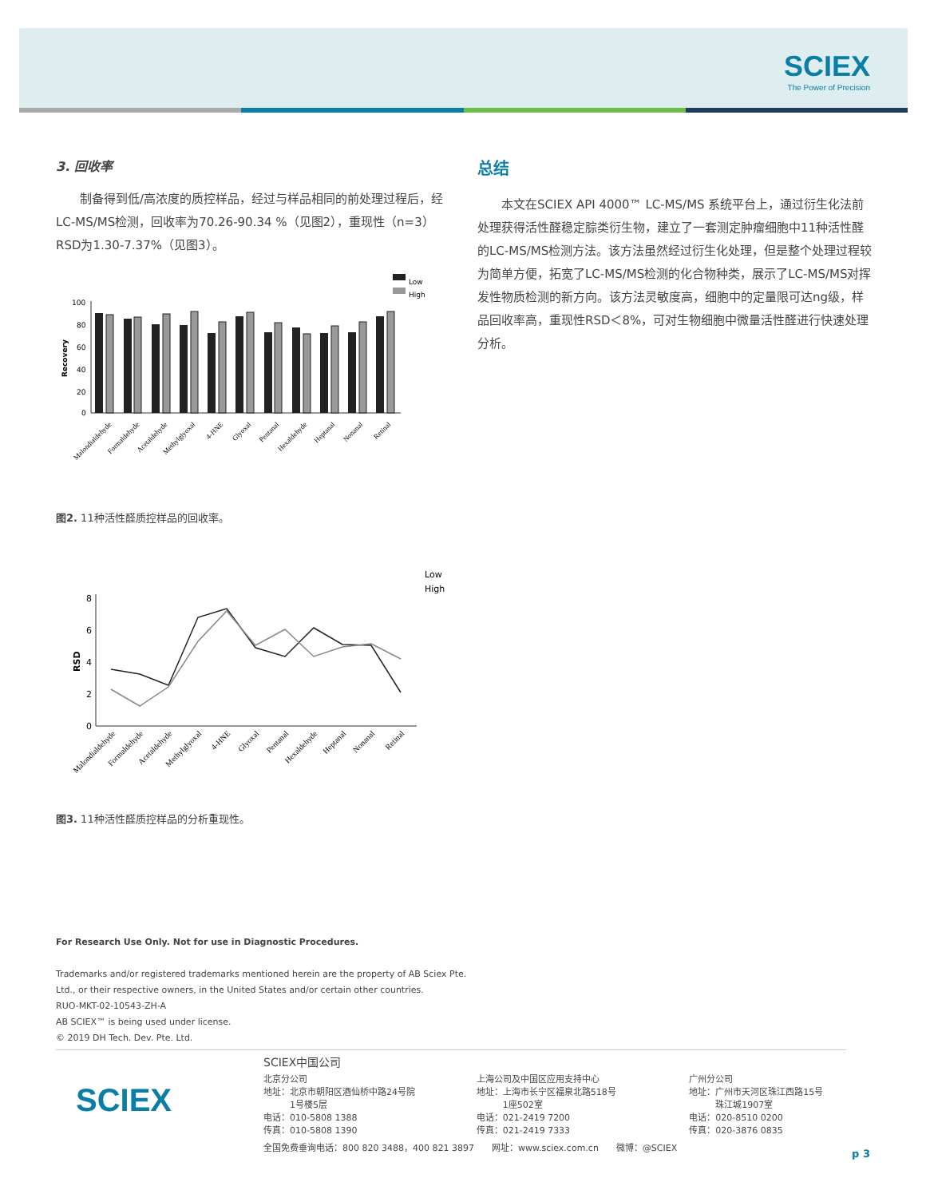SCIEX
The Power of Precision
3. 回收率
　　制备得到低/高浓度的质控样品，经过与样品相同的前处理过程后，经LC-MS/MS检测，回收率为70.26-90.34 %（见图2），重现性（n=3）RSD为1.30-7.37%（见图3）。
Low
High
100
80
60
40
20
0
Recovery
Malondialdehyde
Formaldehyde
Acetaldehyde
Methylglyoxal
4-HNE
Glyoxal
Pentanal
Hexaldehyde
Heptanal
Nonanal
Retinal
图2. 11种活性醛质控样品的回收率。
Low
High
8
6
4
2
0
RSD
Malondialdehyde
Formaldehyde
Acetaldehyde
Methylglyoxal
4-HNE
Glyoxal
Pentanal
Hexaldehyde
Heptanal
Nonanal
Retinal
图3. 11种活性醛质控样品的分析重现性。
总结
　　本文在SCIEX API 4000™ LC-MS/MS 系统平台上，通过衍生化法前处理获得活性醛稳定腙类衍生物，建立了一套测定肿瘤细胞中11种活性醛的LC-MS/MS检测方法。该方法虽然经过衍生化处理，但是整个处理过程较为简单方便，拓宽了LC-MS/MS检测的化合物种类，展示了LC-MS/MS对挥发性物质检测的新方向。该方法灵敏度高，细胞中的定量限可达ng级，样品回收率高，重现性RSD＜8%，可对生物细胞中微量活性醛进行快速处理分析。
For Research Use Only. Not for use in Diagnostic Procedures.
Trademarks and/or registered trademarks mentioned herein are the property of AB Sciex Pte.
Ltd., or their respective owners, in the United States and/or certain other countries.
RUO-MKT-02-10543-ZH-A
AB SCIEX™ is being used under license.
© 2019 DH Tech. Dev. Pte. Ltd.
SCIEX
SCIEX中国公司
北京分公司
地址：北京市朝阳区酒仙桥中路24号院
　　　1号楼5层
电话：010-5808 1388
传真：010-5808 1390
上海公司及中国区应用支持中心
地址：上海市长宁区福泉北路518号
　　　1座502室
电话：021-2419 7200
传真：021-2419 7333
广州分公司
地址：广州市天河区珠江西路15号
　　　珠江城1907室
电话：020-8510 0200
传真：020-3876 0835
全国免费垂询电话：800 820 3488，400 821 3897　　网址：www.sciex.com.cn　　微博：@SCIEX
p 3